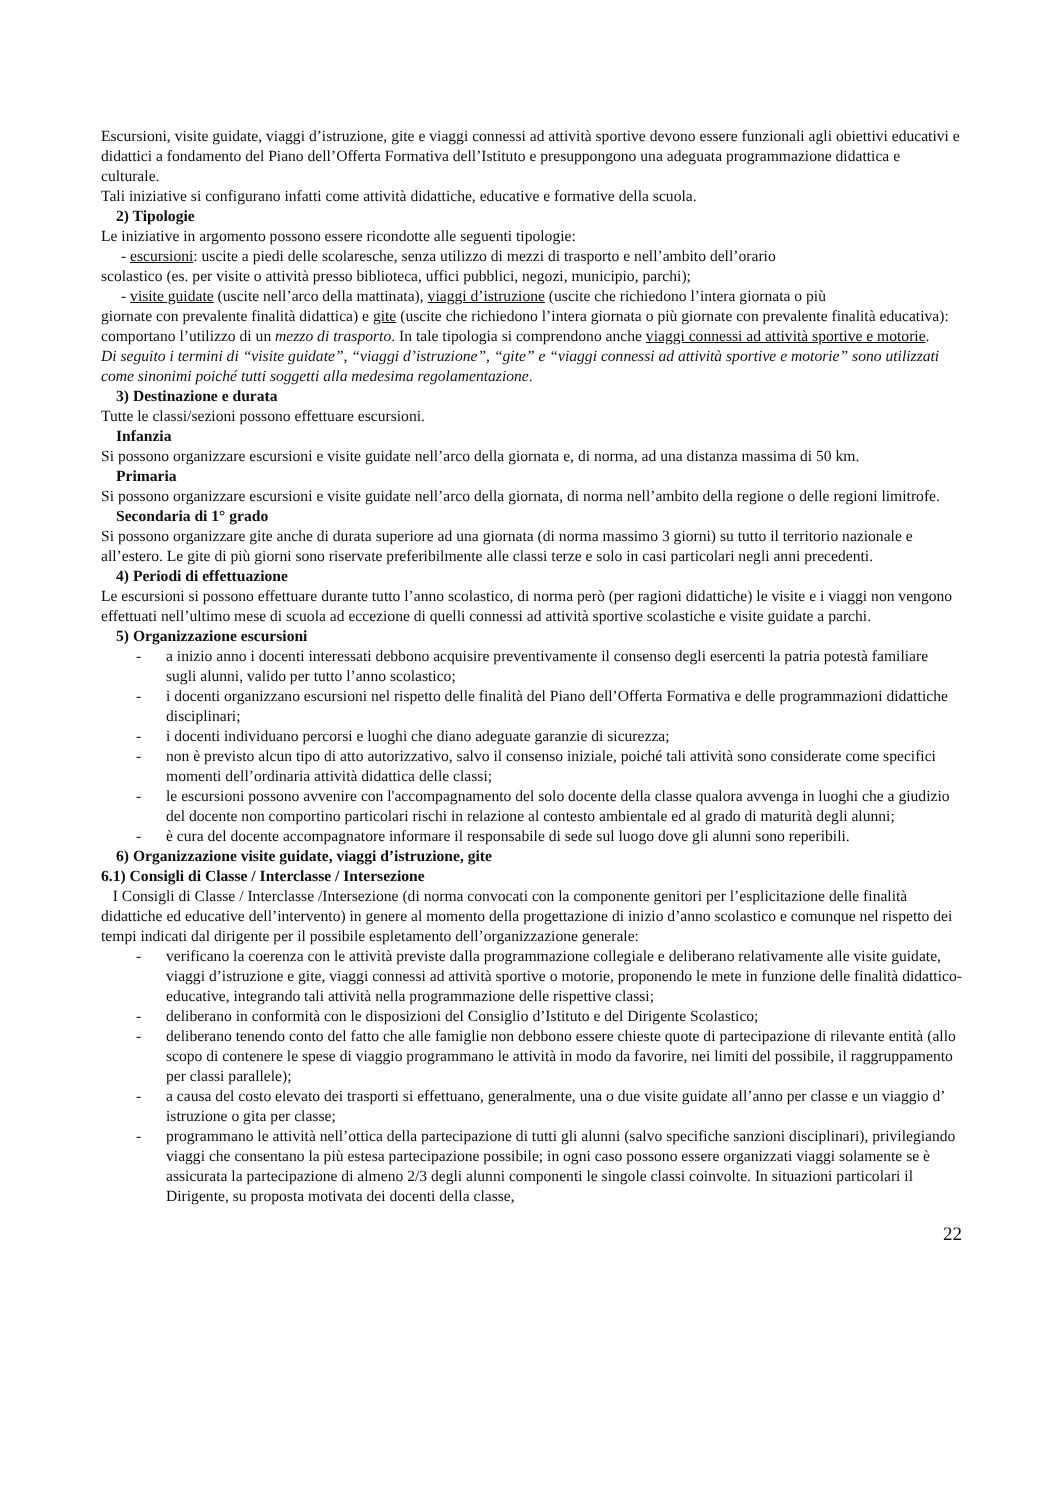Escursioni, visite guidate, viaggi d’istruzione, gite e viaggi connessi ad attività sportive devono essere funzionali agli obiettivi educativi e didattici a fondamento del Piano dell’Offerta Formativa dell’Istituto e presuppongono una adeguata programmazione didattica e culturale.
Tali iniziative si configurano infatti come attività didattiche, educative e formative della scuola.
2) Tipologie
Le iniziative in argomento possono essere ricondotte alle seguenti tipologie:
- escursioni: uscite a piedi delle scolaresche, senza utilizzo di mezzi di trasporto e nell’ambito dell’orario
scolastico (es. per visite o attività presso biblioteca, uffici pubblici, negozi, municipio, parchi);
- visite guidate (uscite nell’arco della mattinata), viaggi d’istruzione (uscite che richiedono l’intera giornata o più
giornate con prevalente finalità didattica) e gite (uscite che richiedono l’intera giornata o più giornate con prevalente finalità educativa): comportano l’utilizzo di un mezzo di trasporto. In tale tipologia si comprendono anche viaggi connessi ad attività sportive e motorie.
Di seguito i termini di “visite guidate”, “viaggi d’istruzione”, “gite” e “viaggi connessi ad attività sportive e motorie” sono utilizzati come sinonimi poiché tutti soggetti alla medesima regolamentazione.
3) Destinazione e durata
Tutte le classi/sezioni possono effettuare escursioni.
Infanzia
Si possono organizzare escursioni e visite guidate nell’arco della giornata e, di norma, ad una distanza massima di 50 km.
Primaria
Si possono organizzare escursioni e visite guidate nell’arco della giornata, di norma nell’ambito della regione o delle regioni limitrofe.
Secondaria di 1° grado
Si possono organizzare gite anche di durata superiore ad una giornata (di norma massimo 3 giorni) su tutto il territorio nazionale e all’estero. Le gite di più giorni sono riservate preferibilmente alle classi terze e solo in casi particolari negli anni precedenti.
4) Periodi di effettuazione
Le escursioni si possono effettuare durante tutto l’anno scolastico, di norma però (per ragioni didattiche) le visite e i viaggi non vengono effettuati nell’ultimo mese di scuola ad eccezione di quelli connessi ad attività sportive scolastiche e visite guidate a parchi.
5) Organizzazione escursioni
- a inizio anno i docenti interessati debbono acquisire preventivamente il consenso degli esercenti la patria potestà familiare sugli alunni, valido per tutto l’anno scolastico;
- i docenti organizzano escursioni nel rispetto delle finalità del Piano dell’Offerta Formativa e delle programmazioni didattiche disciplinari;
- i docenti individuano percorsi e luoghi che diano adeguate garanzie di sicurezza;
- non è previsto alcun tipo di atto autorizzativo, salvo il consenso iniziale, poiché tali attività sono considerate come specifici momenti dell’ordinaria attività didattica delle classi;
- le escursioni possono avvenire con l'accompagnamento del solo docente della classe qualora avvenga in luoghi che a giudizio del docente non comportino particolari rischi in relazione al contesto ambientale ed al grado di maturità degli alunni;
- è cura del docente accompagnatore informare il responsabile di sede sul luogo dove gli alunni sono reperibili.
6) Organizzazione visite guidate, viaggi d’istruzione, gite
6.1) Consigli di Classe / Interclasse / Intersezione
I Consigli di Classe / Interclasse /Intersezione (di norma convocati con la componente genitori per l’esplicitazione delle finalità didattiche ed educative dell’intervento) in genere al momento della progettazione di inizio d’anno scolastico e comunque nel rispetto dei tempi indicati dal dirigente per il possibile espletamento dell’organizzazione generale:
- verificano la coerenza con le attività previste dalla programmazione collegiale e deliberano relativamente alle visite guidate, viaggi d’istruzione e gite, viaggi connessi ad attività sportive o motorie, proponendo le mete in funzione delle finalità didattico-educative, integrando tali attività nella programmazione delle rispettive classi;
- deliberano in conformità con le disposizioni del Consiglio d’Istituto e del Dirigente Scolastico;
- deliberano tenendo conto del fatto che alle famiglie non debbono essere chieste quote di partecipazione di rilevante entità (allo scopo di contenere le spese di viaggio programmano le attività in modo da favorire, nei limiti del possibile, il raggruppamento per classi parallele);
- a causa del costo elevato dei trasporti si effettuano, generalmente, una o due visite guidate all’anno per classe e un viaggio d’ istruzione o gita per classe;
- programmano le attività nell’ottica della partecipazione di tutti gli alunni (salvo specifiche sanzioni disciplinari), privilegiando viaggi che consentano la più estesa partecipazione possibile; in ogni caso possono essere organizzati viaggi solamente se è assicurata la partecipazione di almeno 2/3 degli alunni componenti le singole classi coinvolte. In situazioni particolari il Dirigente, su proposta motivata dei docenti della classe,
22